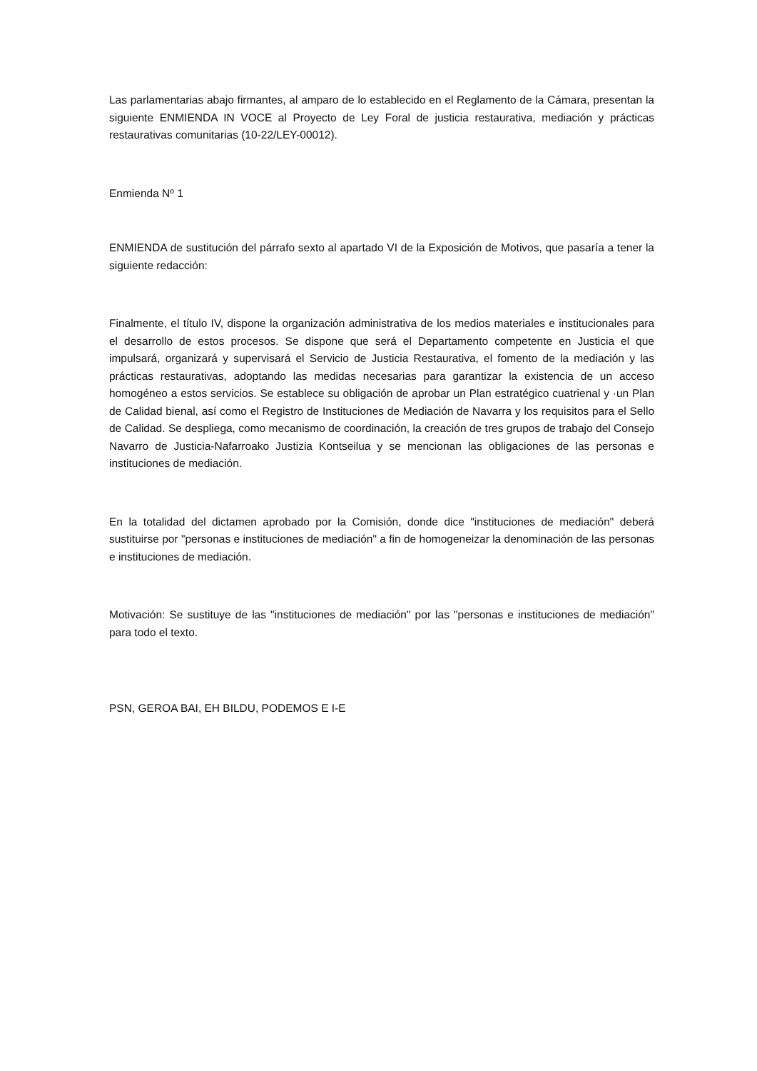Las parlamentarias abajo firmantes, al amparo de lo establecido en el Reglamento de la Cámara, presentan la siguiente ENMIENDA IN VOCE al Proyecto de Ley Foral de justicia restaurativa, mediación y prácticas restaurativas comunitarias (10-22/LEY-00012).
Enmienda Nº 1
ENMIENDA de sustitución del párrafo sexto al apartado VI de la Exposición de Motivos, que pasaría a tener la siguiente redacción:
Finalmente, el título IV, dispone la organización administrativa de los medios materiales e institucionales para el desarrollo de estos procesos. Se dispone que será el Departamento competente en Justicia el que impulsará, organizará y supervisará el Servicio de Justicia Restaurativa, el fomento de la mediación y las prácticas restaurativas, adoptando las medidas necesarias para garantizar la existencia de un acceso homogéneo a estos servicios. Se establece su obligación de aprobar un Plan estratégico cuatrienal y ·un Plan de Calidad bienal, así como el Registro de Instituciones de Mediación de Navarra y los requisitos para el Sello de Calidad. Se despliega, como mecanismo de coordinación, la creación de tres grupos de trabajo del Consejo Navarro de Justicia-Nafarroako Justizia Kontseilua y se mencionan las obligaciones de las personas e instituciones de mediación.
En la totalidad del dictamen aprobado por la Comisión, donde dice "instituciones de mediación" deberá sustituirse por "personas e instituciones de mediación" a fin de homogeneizar la denominación de las personas e instituciones de mediación.
Motivación: Se sustituye de las "instituciones de mediación" por las "personas e instituciones de mediación" para todo el texto.
PSN, GEROA BAI, EH BILDU, PODEMOS E I-E